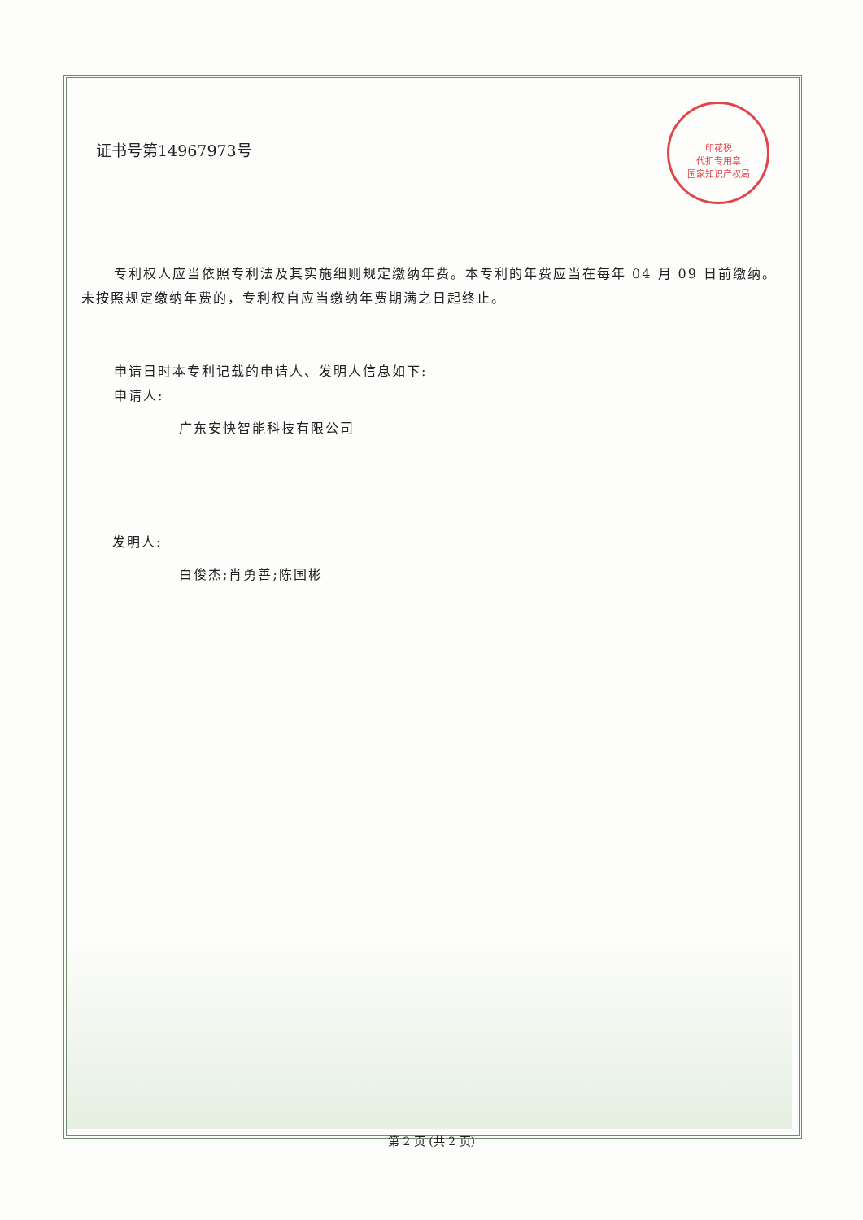印花税
代扣专用章
国家知识产权局
证书号第14967973号
专利权人应当依照专利法及其实施细则规定缴纳年费。本专利的年费应当在每年 04 月 09 日前缴纳。未按照规定缴纳年费的，专利权自应当缴纳年费期满之日起终止。
申请日时本专利记载的申请人、发明人信息如下:
申请人:
广东安快智能科技有限公司
发明人:
白俊杰;肖勇善;陈国彬
第 2 页 (共 2 页)